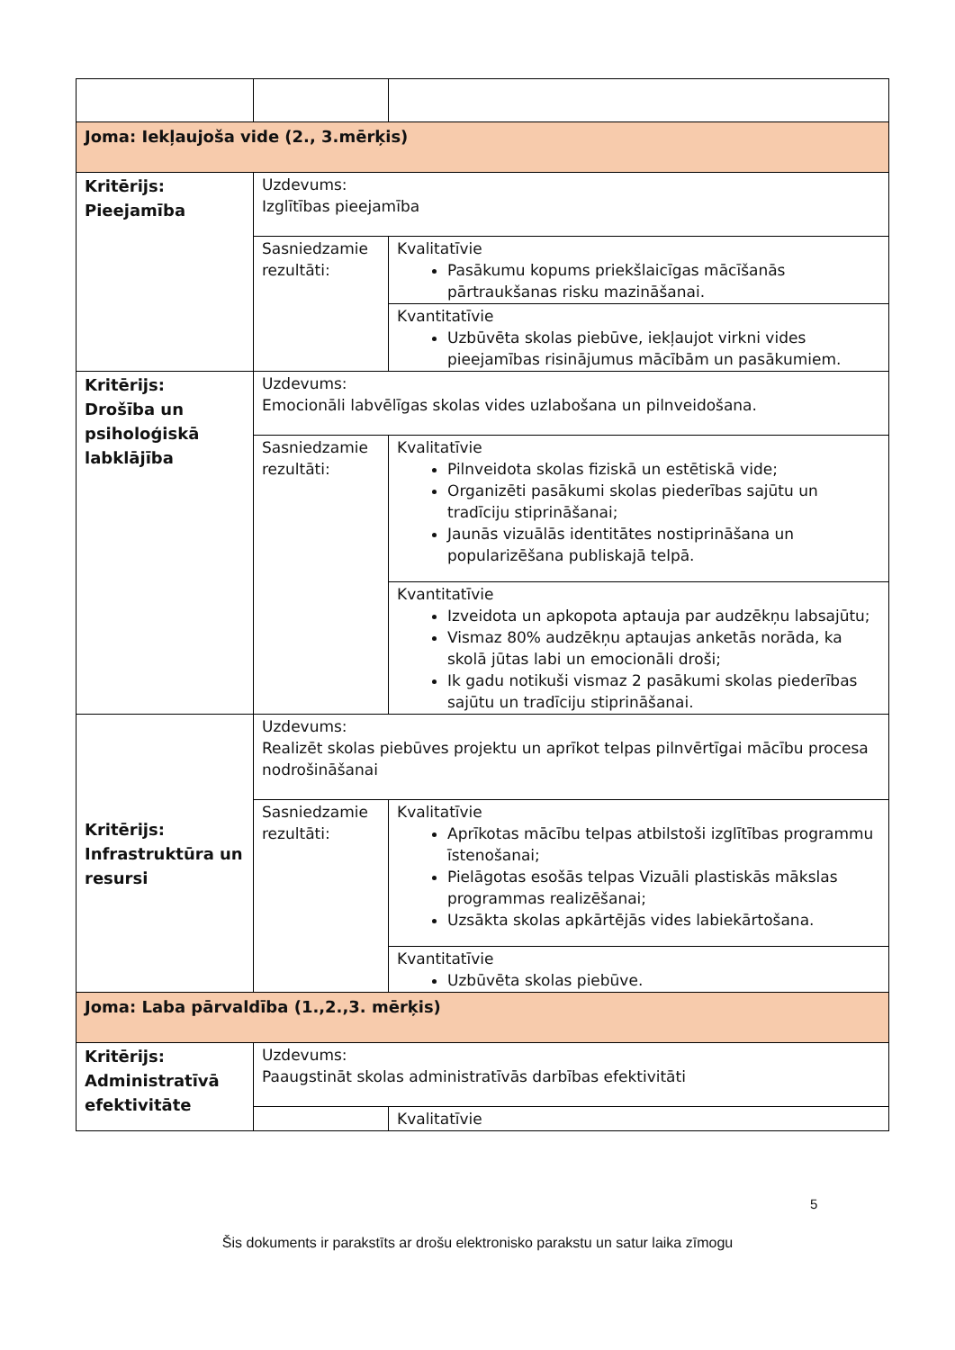| Joma: Iekļaujoša vide (2., 3.mērķis) | | |
| Kritērijs: Pieejamība | Uzdevums: Izglītības pieejamība | |
| | Sasniedzamie rezultāti: | Kvalitatīvie Pasākumu kopums priekšlaicīgas mācīšanās pārtraukšanas risku mazināšanai. |
| | | Kvantitatīvie Uzbūvēta skolas piebūve, iekļaujot virkni vides pieejamības risinājumus mācībām un pasākumiem. |
| Kritērijs: Drošība un psiholoģiskā labklājība | Uzdevums: Emocionāli labvēlīgas skolas vides uzlabošana un pilnveidošana. | |
| | Sasniedzamie rezultāti: | Kvalitatīvie Pilnveidota skolas fiziskā un estētiskā vide; Organizēti pasākumi skolas piederības sajūtu un tradīciju stiprināšanai; Jaunās vizuālās identitātes nostiprināšana un popularizēšana publiskajā telpā. |
| | | Kvantitatīvie Izveidota un apkopota aptauja par audzēkņu labsajūtu; Vismaz 80% audzēkņu aptaujas anketās norāda, ka skolā jūtas labi un emocionāli droši; Ik gadu notikuši vismaz 2 pasākumi skolas piederības sajūtu un tradīciju stiprināšanai. |
| Kritērijs: Infrastruktūra un resursi | Uzdevums: Realizēt skolas piebūves projektu un aprīkot telpas pilnvērtīgai mācību procesa nodrošināšanai | |
| | Sasniedzamie rezultāti: | Kvalitatīvie Aprīkotas mācību telpas atbilstoši izglītības programmu īstenošanai; Pielāgotas esošās telpas Vizuāli plastiskās mākslas programmas realizēšanai; Uzsākta skolas apkārtējās vides labiekārtošana. |
| | | Kvantitatīvie Uzbūvēta skolas piebūve. |
| Joma: Laba pārvaldība (1.,2.,3. mērķis) | | |
| Kritērijs: Administratīvā efektivitāte | Uzdevums: Paaugstināt skolas administratīvās darbības efektivitāti | |
| | | Kvalitatīvie |
5
Šis dokuments ir parakstīts ar drošu elektronisko parakstu un satur laika zīmogu